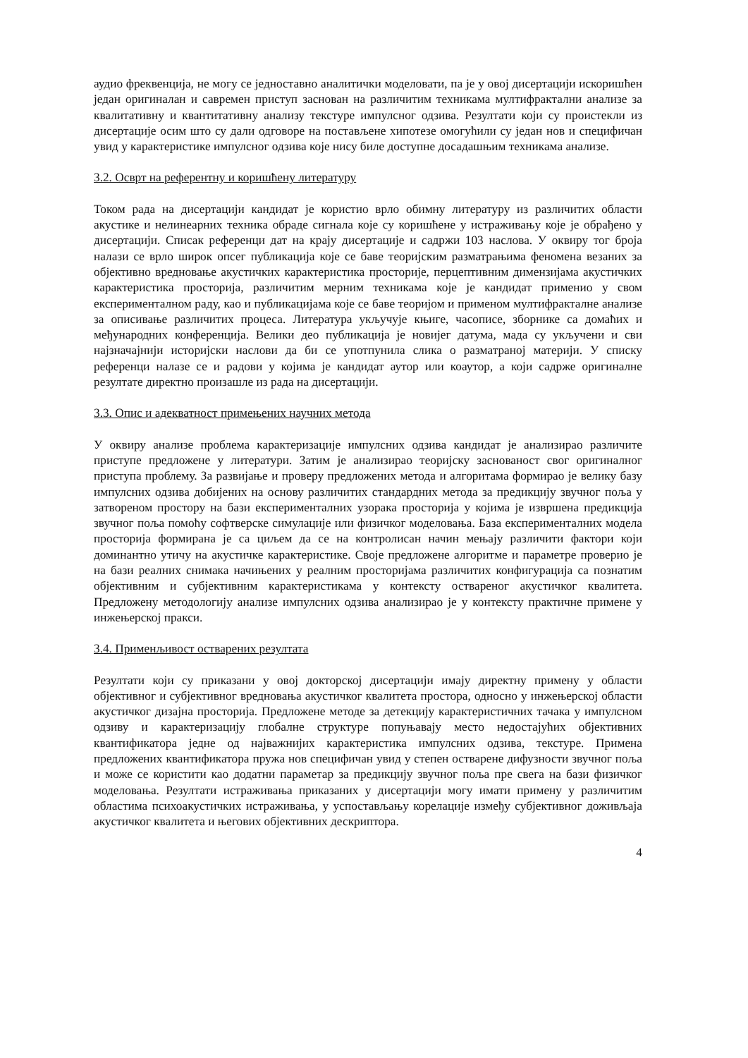аудио фреквенција, не могу се једноставно аналитички моделовати, па је у овој дисертацији искоришћен један оригиналан и савремен приступ заснован на различитим техникама мултифрактални анализе за квалитативну и квантитативну анализу текстуре импулсног одзива. Резултати који су проистекли из дисертације осим што су дали одговоре на постављене хипотезе омогућили су један нов и специфичан увид у карактеристике импулсног одзива које нису биле доступне досадашњим техникама анализе.
3.2. Осврт на референтну и коришћену литературу
Током рада на дисертацији кандидат је користио врло обимну литературу из различитих области акустике и нелинеарних техника обраде сигнала које су коришћене у истраживању које је обрађено у дисертацији. Списак референци дат на крају дисертације и садржи 103 наслова. У оквиру тог броја налази се врло широк опсег публикација које се баве теоријским разматрањима феномена везаних за објективно вредновање акустичких карактеристика просторије, перцептивним димензијама акустичких карактеристика просторија, различитим мерним техникама које је кандидат применио у свом експерименталном раду, као и публикацијама које се баве теоријом и применом мултифракталне анализе за описивање различитих процеса. Литература укључује књиге, часописе, зборнике са домаћих и међународних конференција. Велики део публикација је новијег датума, мада су укључени и сви најзначајнији историјски наслови да би се употпунила слика о разматраној материји. У списку референци налазе се и радови у којима је кандидат аутор или коаутор, а који садрже оригиналне резултате директно произашле из рада на дисертацији.
3.3. Опис и адекватност примењених научних метода
У оквиру анализе проблема карактеризације импулсних одзива кандидат је анализирао различите приступе предложене у литератури. Затим је анализирао теоријску заснованост свог оригиналног приступа проблему. За развијање и проверу предложених метода и алгоритама формирао је велику базу импулсних одзива добијених на основу различитих стандардних метода за предикцију звучног поља у затвореном простору на бази експерименталних узорака просторија у којима је извршена предикција звучног поља помоћу софтверске симулације или физичког моделовања. База експерименталних модела просторија формирана је са циљем да се на контролисан начин мењају различити фактори који доминантно утичу на акустичке карактеристике. Своје предложене алгоритме и параметре проверио је на бази реалних снимака начињених у реалним просторијама различитих конфигурација са познатим објективним и субјективним карактеристикама у контексту оствареног акустичког квалитета. Предложену методологију анализе импулсних одзива анализирао је у контексту практичне примене у инжењерској пракси.
3.4. Применљивост остварених резултата
Резултати који су приказани у овој докторској дисертацији имају директну примену у области објективног и субјективног вредновања акустичког квалитета простора, односно у инжењерској области акустичког дизајна просторија. Предложене методе за детекцију карактеристичних тачака у импулсном одзиву и карактеризацију глобалне структуре попуњавају место недостајућих објективних квантификатора једне од најважнијих карактеристика импулсних одзива, текстуре. Примена предложених квантификатора пружа нов специфичан увид у степен остварене дифузности звучног поља и може се користити као додатни параметар за предикцију звучног поља пре свега на бази физичког моделовања. Резултати истраживања приказаних у дисертацији могу имати примену у различитим областима психоакустичких истраживања, у успостављању корелације између субјективног доживљаја акустичког квалитета и његових објективних дескриптора.
4